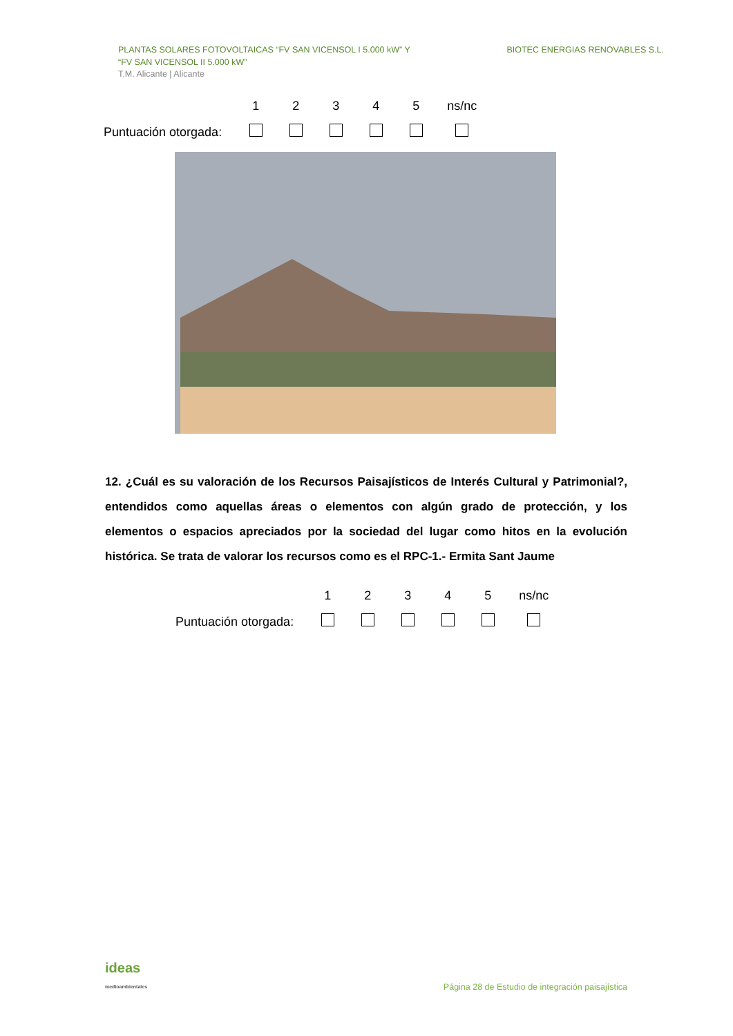PLANTAS SOLARES FOTOVOLTAICAS “FV SAN VICENSOL I 5.000 kW” Y
“FV SAN VICENSOL II 5.000 kW”
T.M. Alicante | Alicante
BIOTEC ENERGIAS RENOVABLES S.L.
| | 1 | 2 | 3 | 4 | 5 | ns/nc |
| Puntuación otorgada: | | | | | | |
12. ¿Cuál es su valoración de los Recursos Paisajísticos de Interés Cultural y Patrimonial?, entendidos como aquellas áreas o elementos con algún grado de protección, y los elementos o espacios apreciados por la sociedad del lugar como hitos en la evolución histórica. Se trata de valorar los recursos como es el RPC-1.- Ermita Sant Jaume
| | 1 | 2 | 3 | 4 | 5 | ns/nc |
| Puntuación otorgada: | | | | | | |
ideas
medioambientales
Página 28 de Estudio de integración paisajística